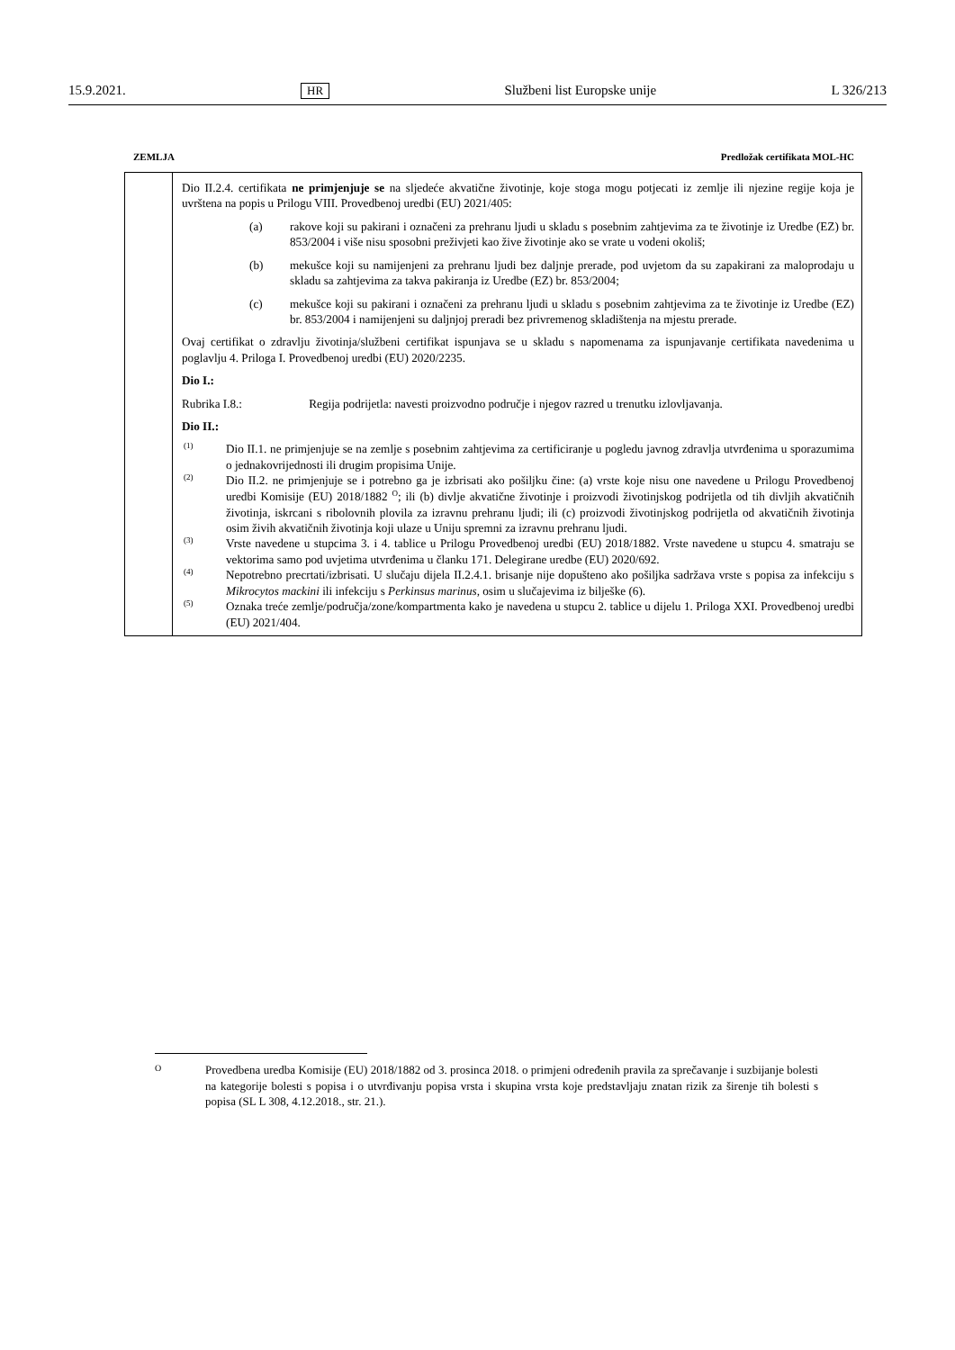15.9.2021. HR Službeni list Europske unije L 326/213
ZEMLJA Predložak certifikata MOL-HC
| | Dio II.2.4. certifikata ne primjenjuje se na sljedeće akvatične životinje, koje stoga mogu potjecati iz zemlje ili njezine regije koja je uvrštena na popis u Prilogu VIII. Provedbenoj uredbi (EU) 2021/405: (a) rakove koji su pakirani i označeni za prehranu ljudi u skladu s posebnim zahtjevima za te životinje iz Uredbe (EZ) br. 853/2004 i više nisu sposobni preživjeti kao žive životinje ako se vrate u vodeni okoliš; (b) mekušce koji su namijenjeni za prehranu ljudi bez daljnje prerade, pod uvjetom da su zapakirani za maloprodaju u skladu sa zahtjevima za takva pakiranja iz Uredbe (EZ) br. 853/2004; (c) mekušce koji su pakirani i označeni za prehranu ljudi u skladu s posebnim zahtjevima za te životinje iz Uredbe (EZ) br. 853/2004 i namijenjeni su daljnjoj preradi bez privremenog skladištenja na mjestu prerade. Ovaj certifikat o zdravlju životinja/službeni certifikat ispunjava se u skladu s napomenama za ispunjavanje certifikata navedenima u poglavlju 4. Priloga I. Provedbenoj uredbi (EU) 2020/2235. Dio I.: Rubrika I.8.: Regija podrijetla: navesti proizvodno područje i njegov razred u trenutku izlovljavanja. Dio II.: <sup>(1)</sup> Dio II.1. ne primjenjuje se na zemlje s posebnim zahtjevima za certificiranje u pogledu javnog zdravlja utvrđenima u sporazumima o jednakovrijednosti ili drugim propisima Unije. <sup>(2)</sup> Dio II.2. ne primjenjuje se i potrebno ga je izbrisati ako pošiljku čine: (a) vrste koje nisu one navedene u Prilogu Provedbenoj uredbi Komisije (EU) 2018/1882 <sup>O</sup>; ili (b) divlje akvatične životinje i proizvodi životinjskog podrijetla od tih divljih akvatičnih životinja, iskrcani s ribolovnih plovila za izravnu prehranu ljudi; ili (c) proizvodi životinjskog podrijetla od akvatičnih životinja osim živih akvatičnih životinja koji ulaze u Uniju spremni za izravnu prehranu ljudi. <sup>(3)</sup> Vrste navedene u stupcima 3. i 4. tablice u Prilogu Provedbenoj uredbi (EU) 2018/1882. Vrste navedene u stupcu 4. smatraju se vektorima samo pod uvjetima utvrđenima u članku 171. Delegirane uredbe (EU) 2020/692. <sup>(4)</sup> Nepotrebno precrtati/izbrisati. U slučaju dijela II.2.4.1. brisanje nije dopušteno ako pošiljka sadržava vrste s popisa za infekciju s Mikrocytos mackini ili infekciju s Perkinsus marinus , osim u slučajevima iz bilješke (6). <sup>(5)</sup> Oznaka treće zemlje/područja/zone/kompartmenta kako je navedena u stupcu 2. tablice u dijelu 1. Priloga XXI. Provedbenoj uredbi (EU) 2021/404. |
O
Provedbena uredba Komisije (EU) 2018/1882 od 3. prosinca 2018. o primjeni određenih pravila za sprečavanje i suzbijanje bolesti na kategorije bolesti s popisa i o utvrđivanju popisa vrsta i skupina vrsta koje predstavljaju znatan rizik za širenje tih bolesti s popisa (SL L 308, 4.12.2018., str. 21.).